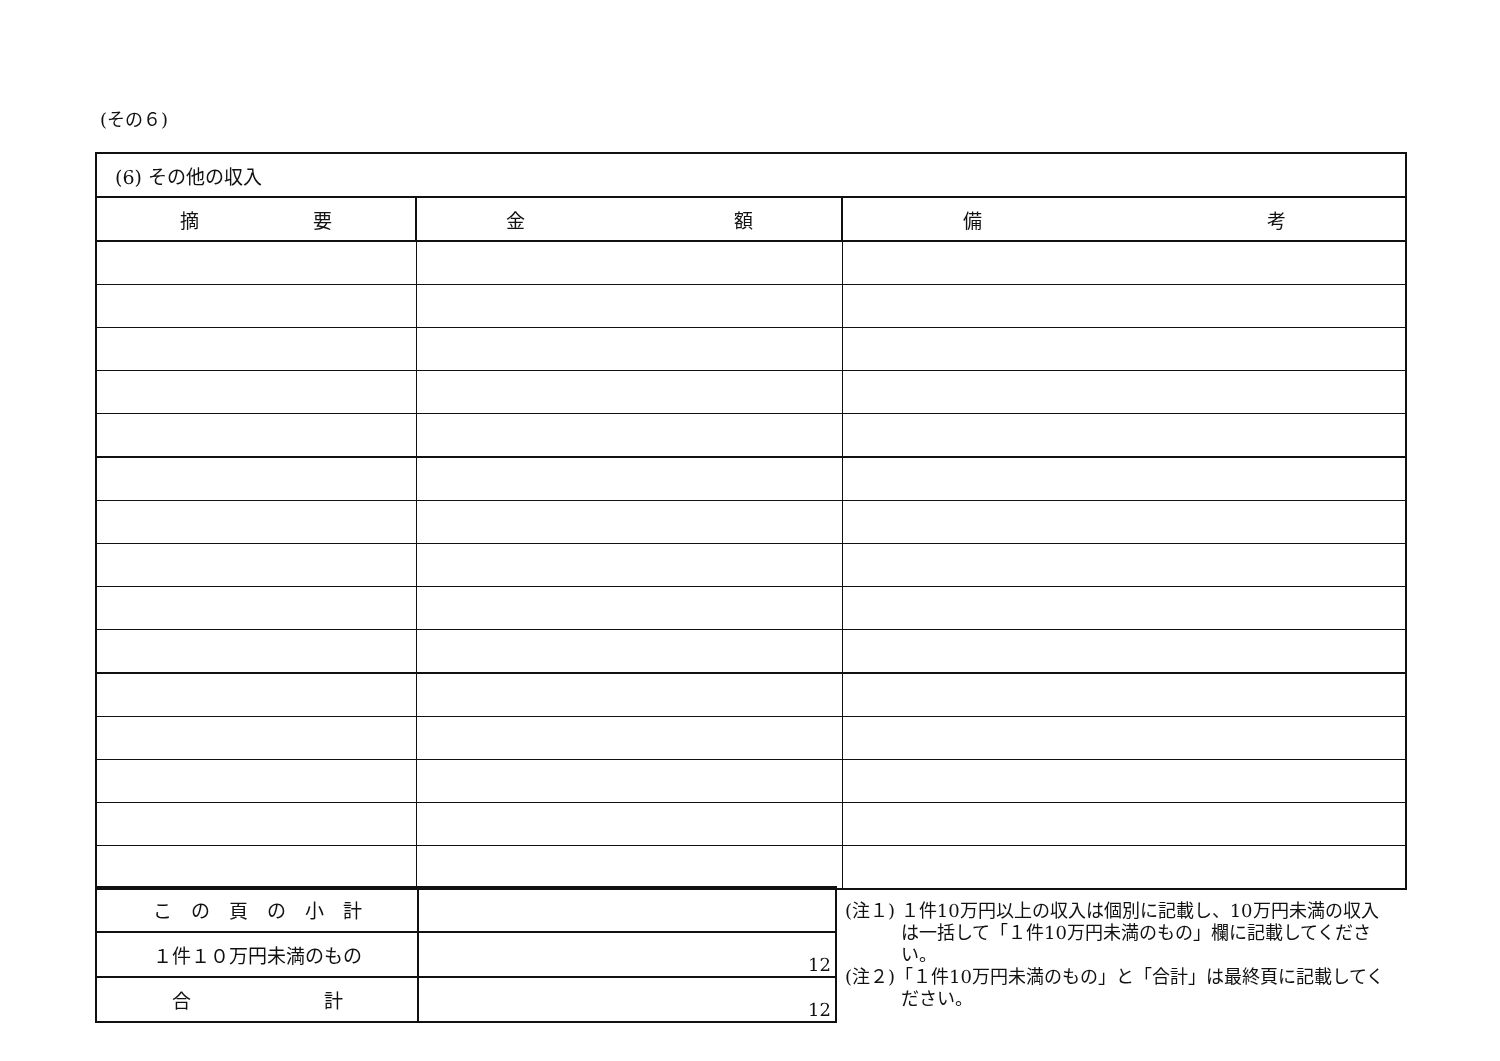(その６)
| (6) その他の収入 | | |
| 摘 要 | 金 額 | 備 考 |
| こ の 頁 の 小 計 | |
| １件１０万円未満のもの | 12 |
| 合 計 | 12 |
(注１) １件10万円以上の収入は個別に記載し、10万円未満の収入は一括して「１件10万円未満のもの」欄に記載してください。
(注２)「１件10万円未満のもの」と「合計」は最終頁に記載してください。